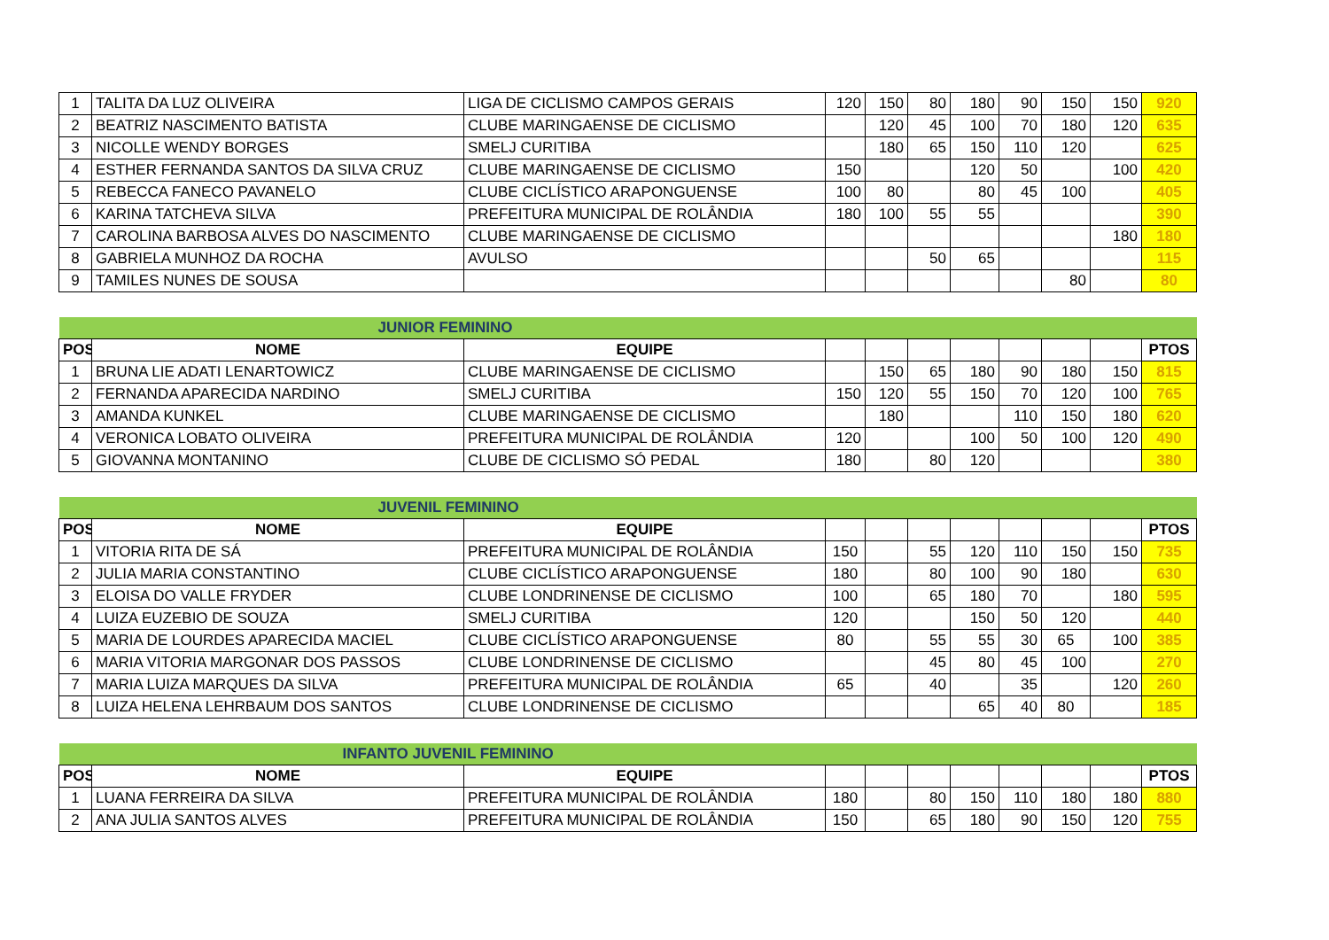| 1 | TALITA DA LUZ OLIVEIRA | LIGA DE CICLISMO CAMPOS GERAIS | 120 | 150 | 80 | 180 | 90 | 150 | 150 | 920 |
| 2 | BEATRIZ NASCIMENTO BATISTA | CLUBE MARINGAENSE DE CICLISMO | | 120 | 45 | 100 | 70 | 180 | 120 | 635 |
| 3 | NICOLLE WENDY BORGES | SMELJ CURITIBA | | 180 | 65 | 150 | 110 | 120 | | 625 |
| 4 | ESTHER FERNANDA SANTOS DA SILVA CRUZ | CLUBE MARINGAENSE DE CICLISMO | 150 | | | 120 | 50 | | 100 | 420 |
| 5 | REBECCA FANECO PAVANELO | CLUBE CICLÍSTICO ARAPONGUENSE | 100 | 80 | | 80 | 45 | 100 | | 405 |
| 6 | KARINA TATCHEVA SILVA | PREFEITURA MUNICIPAL DE ROLÂNDIA | 180 | 100 | 55 | 55 | | | | 390 |
| 7 | CAROLINA BARBOSA ALVES DO NASCIMENTO | CLUBE MARINGAENSE DE CICLISMO | | | | | | | 180 | 180 |
| 8 | GABRIELA MUNHOZ DA ROCHA | AVULSO | | | 50 | 65 | | | | 115 |
| 9 | TAMILES NUNES DE SOUSA | | | | | | | 80 | | 80 |
| JUNIOR FEMININO | | | | | | | | | | |
| POS | NOME | EQUIPE | | | | | | | | PTOS |
| 1 | BRUNA LIE ADATI LENARTOWICZ | CLUBE MARINGAENSE DE CICLISMO | | 150 | 65 | 180 | 90 | 180 | 150 | 815 |
| 2 | FERNANDA APARECIDA NARDINO | SMELJ CURITIBA | 150 | 120 | 55 | 150 | 70 | 120 | 100 | 765 |
| 3 | AMANDA KUNKEL | CLUBE MARINGAENSE DE CICLISMO | | 180 | | | 110 | 150 | 180 | 620 |
| 4 | VERONICA LOBATO OLIVEIRA | PREFEITURA MUNICIPAL DE ROLÂNDIA | 120 | | | 100 | 50 | 100 | 120 | 490 |
| 5 | GIOVANNA MONTANINO | CLUBE DE CICLISMO SÓ PEDAL | 180 | | 80 | 120 | | | | 380 |
| JUVENIL FEMININO | | | | | | | | | | |
| POS | NOME | EQUIPE | | | | | | | | PTOS |
| 1 | VITORIA RITA DE SÁ | PREFEITURA MUNICIPAL DE ROLÂNDIA | 150 | | 55 | 120 | 110 | 150 | 150 | 735 |
| 2 | JULIA MARIA CONSTANTINO | CLUBE CICLÍSTICO ARAPONGUENSE | 180 | | 80 | 100 | 90 | 180 | | 630 |
| 3 | ELOISA DO VALLE FRYDER | CLUBE LONDRINENSE DE CICLISMO | 100 | | 65 | 180 | 70 | | 180 | 595 |
| 4 | LUIZA EUZEBIO DE SOUZA | SMELJ CURITIBA | 120 | | | 150 | 50 | 120 | | 440 |
| 5 | MARIA DE LOURDES APARECIDA MACIEL | CLUBE CICLÍSTICO ARAPONGUENSE | 80 | | 55 | 55 | 30 | 65 | 100 | 385 |
| 6 | MARIA VITORIA MARGONAR DOS PASSOS | CLUBE LONDRINENSE DE CICLISMO | | | 45 | 80 | 45 | 100 | | 270 |
| 7 | MARIA LUIZA MARQUES DA SILVA | PREFEITURA MUNICIPAL DE ROLÂNDIA | 65 | | 40 | | 35 | | 120 | 260 |
| 8 | LUIZA HELENA LEHRBAUM DOS SANTOS | CLUBE LONDRINENSE DE CICLISMO | | | | 65 | 40 | 80 | | 185 |
| INFANTO JUVENIL FEMININO | | | | | | | | | | |
| POS | NOME | EQUIPE | | | | | | | | PTOS |
| 1 | LUANA FERREIRA DA SILVA | PREFEITURA MUNICIPAL DE ROLÂNDIA | 180 | | 80 | 150 | 110 | 180 | 180 | 880 |
| 2 | ANA JULIA SANTOS ALVES | PREFEITURA MUNICIPAL DE ROLÂNDIA | 150 | | 65 | 180 | 90 | 150 | 120 | 755 |